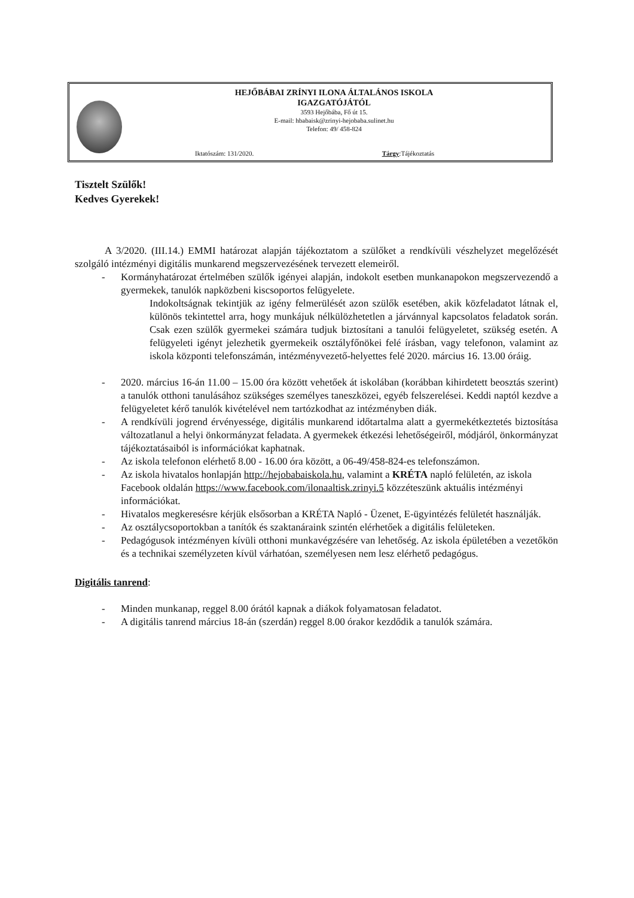HEJŐBÁBAI ZRÍNYI ILONA ÁLTALÁNOS ISKOLA
IGAZGATÓJÁTÓL
3593 Hejőbába, Fő út 15.
E-mail: hbabaisk@zrinyi-hejobaba.sulinet.hu
Telefon: 49/ 458-824
Iktatószám: 131/2020. Tárgy:Tájékoztatás
Tisztelt Szülők!
Kedves Gyerekek!
A 3/2020. (III.14.) EMMI határozat alapján tájékoztatom a szülőket a rendkívüli vészhelyzet megelőzését szolgáló intézményi digitális munkarend megszervezésének tervezett elemeiről.
- Kormányhatározat értelmében szülők igényei alapján, indokolt esetben munkanapokon megszervezendő a gyermekek, tanulók napközbeni kiscsoportos felügyelete.
Indokoltságnak tekintjük az igény felmerülését azon szülők esetében, akik közfeladatot látnak el, különös tekintettel arra, hogy munkájuk nélkülözhetetlen a járvánnyal kapcsolatos feladatok során. Csak ezen szülők gyermekei számára tudjuk biztosítani a tanulói felügyeletet, szükség esetén. A felügyeleti igényt jelezhetik gyermekeik osztályfőnökei felé írásban, vagy telefonon, valamint az iskola központi telefonszámán, intézményvezető-helyettes felé 2020. március 16. 13.00 óráig.
- 2020. március 16-án 11.00 – 15.00 óra között vehetőek át iskolában (korábban kihirdetett beosztás szerint) a tanulók otthoni tanulásához szükséges személyes taneszközei, egyéb felszerelései. Keddi naptól kezdve a felügyeletet kérő tanulók kivételével nem tartózkodhat az intézményben diák.
- A rendkívüli jogrend érvényessége, digitális munkarend időtartalma alatt a gyermekétkeztetés biztosítása változatlanul a helyi önkormányzat feladata. A gyermekek étkezési lehetőségeiről, módjáról, önkormányzat tájékoztatásaiból is információkat kaphatnak.
- Az iskola telefonon elérhető 8.00 - 16.00 óra között, a 06-49/458-824-es telefonszámon.
- Az iskola hivatalos honlapján http://hejobabaiskola.hu, valamint a KRÉTA napló felületén, az iskola Facebook oldalán https://www.facebook.com/ilonaaltisk.zrinyi.5 közzéteszünk aktuális intézményi információkat.
- Hivatalos megkeresésre kérjük elsősorban a KRÉTA Napló - Üzenet, E-ügyintézés felületét használják.
- Az osztálycsoportokban a tanítók és szaktanáraink szintén elérhetőek a digitális felületeken.
- Pedagógusok intézményen kívüli otthoni munkavégzésére van lehetőség. Az iskola épületében a vezetőkön és a technikai személyzeten kívül várhatóan, személyesen nem lesz elérhető pedagógus.
Digitális tanrend:
- Minden munkanap, reggel 8.00 órától kapnak a diákok folyamatosan feladatot.
- A digitális tanrend március 18-án (szerdán) reggel 8.00 órakor kezdődik a tanulók számára.